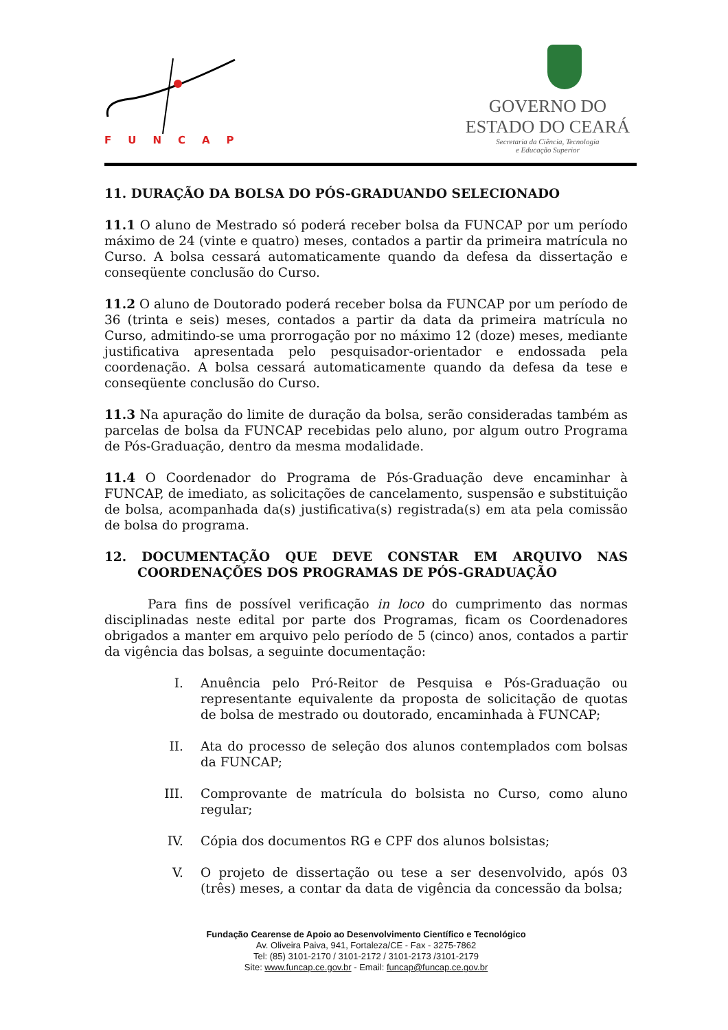FUNCAP
GOVERNO DO
ESTADO DO CEARÁ
Secretaria da Ciência, Tecnologia
e Educação Superior
11. DURAÇÃO DA BOLSA DO PÓS-GRADUANDO SELECIONADO
11.1 O aluno de Mestrado só poderá receber bolsa da FUNCAP por um período máximo de 24 (vinte e quatro) meses, contados a partir da primeira matrícula no Curso. A bolsa cessará automaticamente quando da defesa da dissertação e conseqüente conclusão do Curso.
11.2 O aluno de Doutorado poderá receber bolsa da FUNCAP por um período de 36 (trinta e seis) meses, contados a partir da data da primeira matrícula no Curso, admitindo-se uma prorrogação por no máximo 12 (doze) meses, mediante justificativa apresentada pelo pesquisador-orientador e endossada pela coordenação. A bolsa cessará automaticamente quando da defesa da tese e conseqüente conclusão do Curso.
11.3 Na apuração do limite de duração da bolsa, serão consideradas também as parcelas de bolsa da FUNCAP recebidas pelo aluno, por algum outro Programa de Pós-Graduação, dentro da mesma modalidade.
11.4 O Coordenador do Programa de Pós-Graduação deve encaminhar à FUNCAP, de imediato, as solicitações de cancelamento, suspensão e substituição de bolsa, acompanhada da(s) justificativa(s) registrada(s) em ata pela comissão de bolsa do programa.
12. DOCUMENTAÇÃO QUE DEVE CONSTAR EM ARQUIVO NAS COORDENAÇÕES DOS PROGRAMAS DE PÓS-GRADUAÇÃO
Para fins de possível verificação in loco do cumprimento das normas disciplinadas neste edital por parte dos Programas, ficam os Coordenadores obrigados a manter em arquivo pelo período de 5 (cinco) anos, contados a partir da vigência das bolsas, a seguinte documentação:
I. Anuência pelo Pró-Reitor de Pesquisa e Pós-Graduação ou representante equivalente da proposta de solicitação de quotas de bolsa de mestrado ou doutorado, encaminhada à FUNCAP;
II. Ata do processo de seleção dos alunos contemplados com bolsas da FUNCAP;
III. Comprovante de matrícula do bolsista no Curso, como aluno regular;
IV. Cópia dos documentos RG e CPF dos alunos bolsistas;
V. O projeto de dissertação ou tese a ser desenvolvido, após 03 (três) meses, a contar da data de vigência da concessão da bolsa;
Fundação Cearense de Apoio ao Desenvolvimento Científico e Tecnológico
Av. Oliveira Paiva, 941, Fortaleza/CE - Fax - 3275-7862
Tel: (85) 3101-2170 / 3101-2172 / 3101-2173 /3101-2179
Site: www.funcap.ce.gov.br - Email: funcap@funcap.ce.gov.br